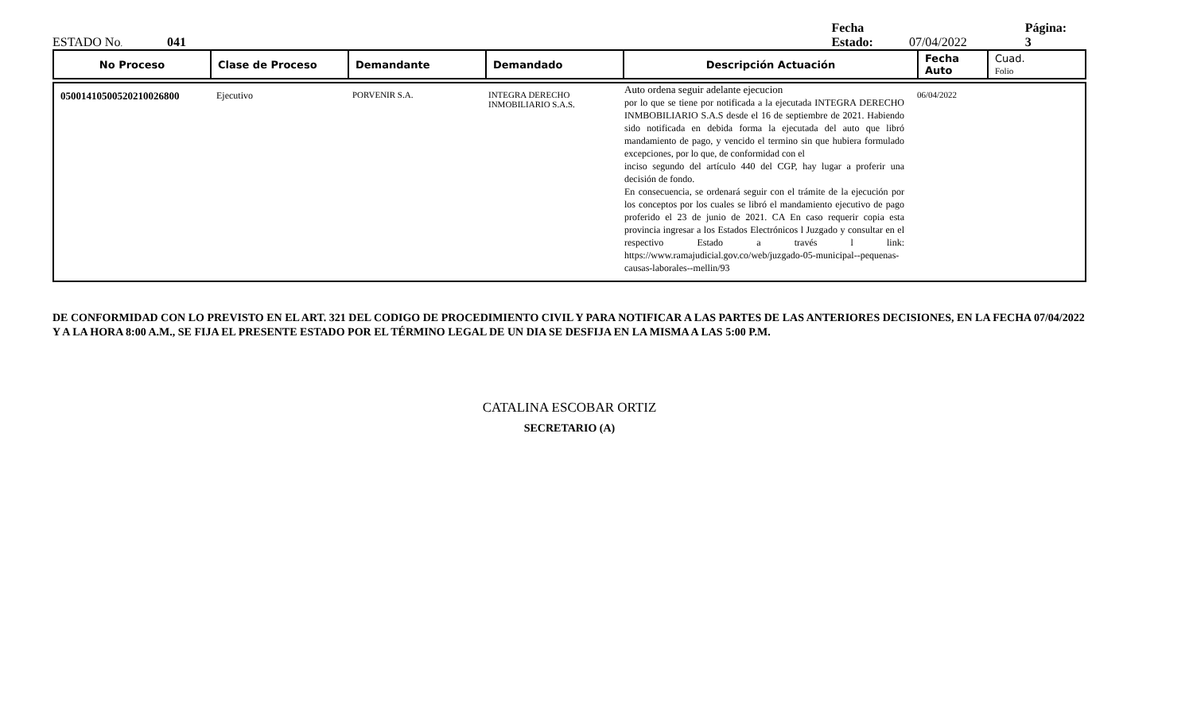ESTADO No. 041 Fecha Estado: 07/04/2022 Página: 3
| No Proceso | Clase de Proceso | Demandante | Demandado | Descripción Actuación | Fecha Auto | Cuad. Folio |
| --- | --- | --- | --- | --- | --- | --- |
| 05001410500520210026800 | Ejecutivo | PORVENIR S.A. | INTEGRA DERECHO INMOBILIARIO S.A.S. | Auto ordena seguir adelante ejecucion por lo que se tiene por notificada a la ejecutada INTEGRA DERECHO INMBOBILIARIO S.A.S desde el 16 de septiembre de 2021. Habiendo sido notificada en debida forma la ejecutada del auto que libró mandamiento de pago, y vencido el termino sin que hubiera formulado excepciones, por lo que, de conformidad con el inciso segundo del artículo 440 del CGP, hay lugar a proferir una decisión de fondo. En consecuencia, se ordenará seguir con el trámite de la ejecución por los conceptos por los cuales se libró el mandamiento ejecutivo de pago proferido el 23 de junio de 2021. CA En caso requerir copia esta provincia ingresar a los Estados Electrónicos l Juzgado y consultar en el respectivo Estado a través l link: https://www.ramajudicial.gov.co/web/juzgado-05-municipal--pequenas-causas-laborales--mellin/93 | 06/04/2022 |
DE CONFORMIDAD CON LO PREVISTO EN EL ART. 321 DEL CODIGO DE PROCEDIMIENTO CIVIL Y PARA NOTIFICAR A LAS PARTES DE LAS ANTERIORES DECISIONES, EN LA FECHA 07/04/2022 Y A LA HORA 8:00 A.M., SE FIJA EL PRESENTE ESTADO POR EL TÉRMINO LEGAL DE UN DIA SE DESFIJA EN LA MISMA A LAS 5:00 P.M.
CATALINA ESCOBAR ORTIZ
SECRETARIO (A)